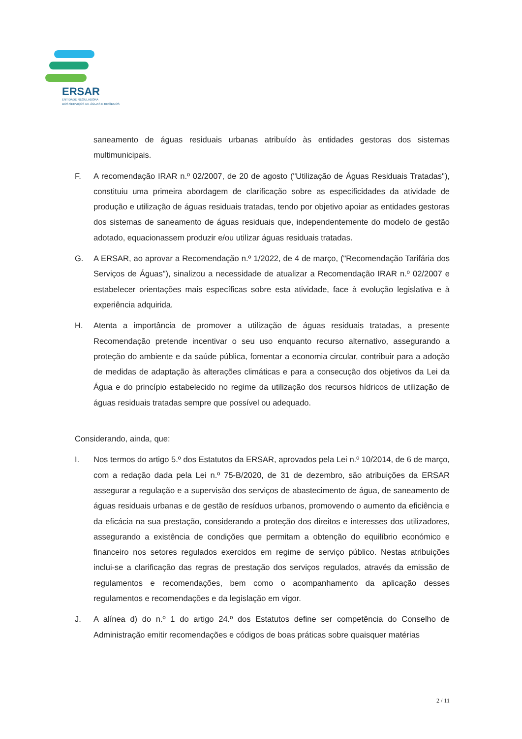ERSAR
ENTIDADE REGULADORA
DOS SERVIÇOS DE ÁGUAS E RESÍDUOS
saneamento de águas residuais urbanas atribuído às entidades gestoras dos sistemas multimunicipais.
F. A recomendação IRAR n.º 02/2007, de 20 de agosto ("Utilização de Águas Residuais Tratadas"), constituiu uma primeira abordagem de clarificação sobre as especificidades da atividade de produção e utilização de águas residuais tratadas, tendo por objetivo apoiar as entidades gestoras dos sistemas de saneamento de águas residuais que, independentemente do modelo de gestão adotado, equacionassem produzir e/ou utilizar águas residuais tratadas.
G. A ERSAR, ao aprovar a Recomendação n.º 1/2022, de 4 de março, ("Recomendação Tarifária dos Serviços de Águas"), sinalizou a necessidade de atualizar a Recomendação IRAR n.º 02/2007 e estabelecer orientações mais específicas sobre esta atividade, face à evolução legislativa e à experiência adquirida.
H. Atenta a importância de promover a utilização de águas residuais tratadas, a presente Recomendação pretende incentivar o seu uso enquanto recurso alternativo, assegurando a proteção do ambiente e da saúde pública, fomentar a economia circular, contribuir para a adoção de medidas de adaptação às alterações climáticas e para a consecução dos objetivos da Lei da Água e do princípio estabelecido no regime da utilização dos recursos hídricos de utilização de águas residuais tratadas sempre que possível ou adequado.
Considerando, ainda, que:
I. Nos termos do artigo 5.º dos Estatutos da ERSAR, aprovados pela Lei n.º 10/2014, de 6 de março, com a redação dada pela Lei n.º 75-B/2020, de 31 de dezembro, são atribuições da ERSAR assegurar a regulação e a supervisão dos serviços de abastecimento de água, de saneamento de águas residuais urbanas e de gestão de resíduos urbanos, promovendo o aumento da eficiência e da eficácia na sua prestação, considerando a proteção dos direitos e interesses dos utilizadores, assegurando a existência de condições que permitam a obtenção do equilíbrio económico e financeiro nos setores regulados exercidos em regime de serviço público. Nestas atribuições inclui-se a clarificação das regras de prestação dos serviços regulados, através da emissão de regulamentos e recomendações, bem como o acompanhamento da aplicação desses regulamentos e recomendações e da legislação em vigor.
J. A alínea d) do n.º 1 do artigo 24.º dos Estatutos define ser competência do Conselho de Administração emitir recomendações e códigos de boas práticas sobre quaisquer matérias
2 / 11